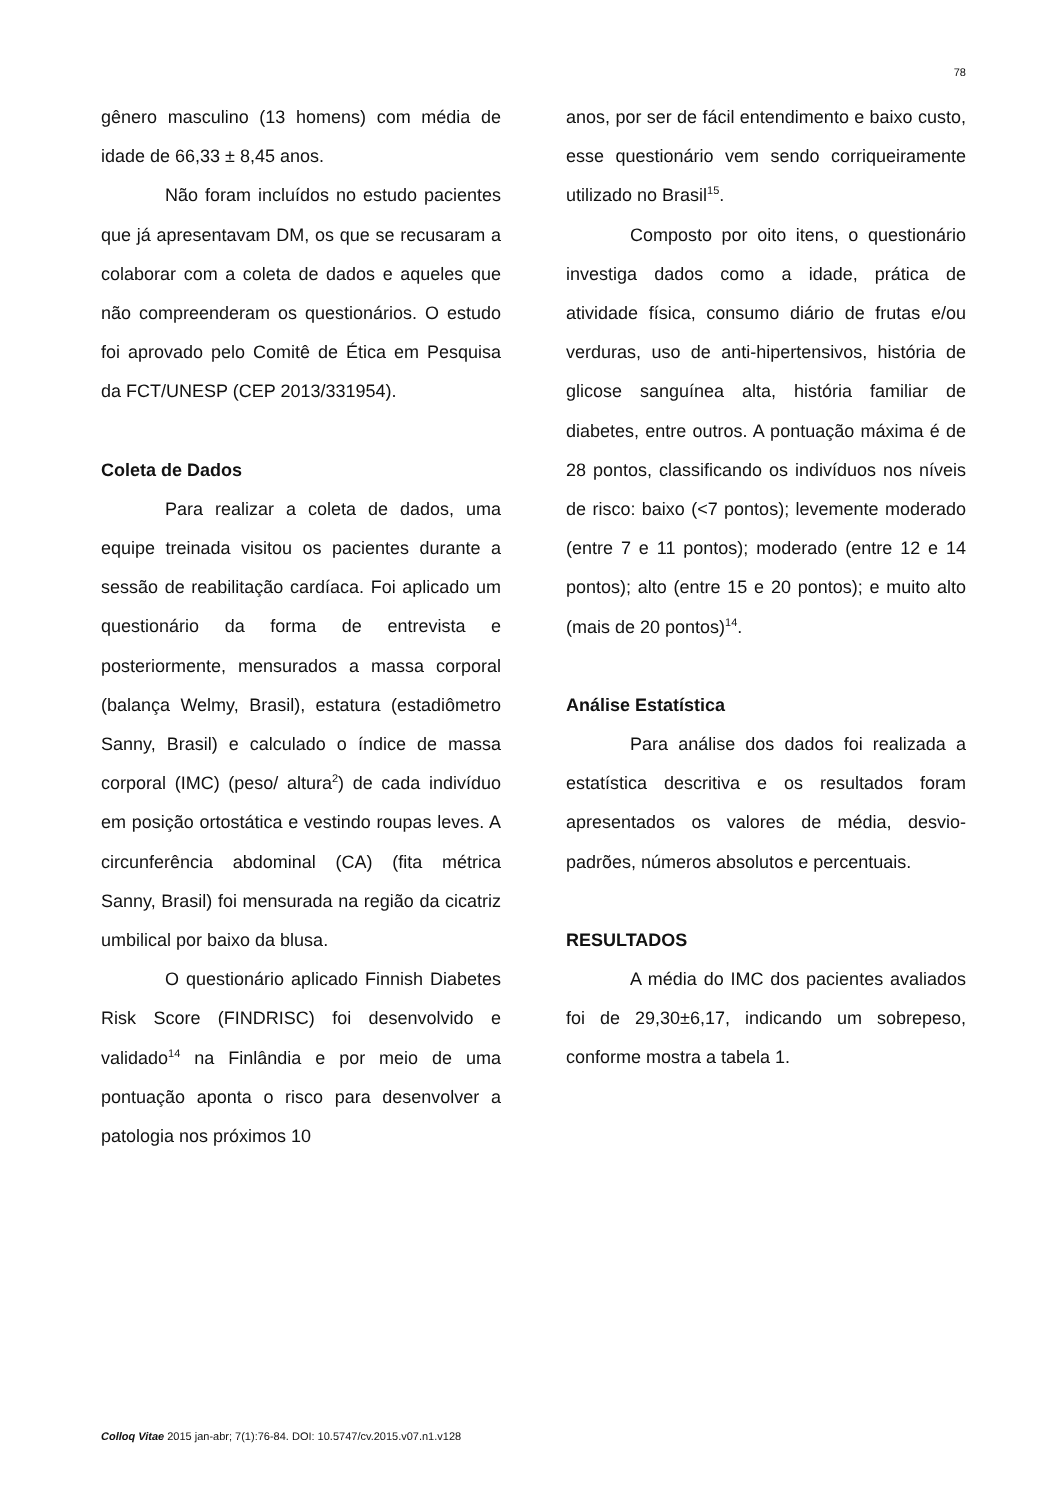78
gênero masculino (13 homens) com média de idade de 66,33 ± 8,45 anos.
Não foram incluídos no estudo pacientes que já apresentavam DM, os que se recusaram a colaborar com a coleta de dados e aqueles que não compreenderam os questionários. O estudo foi aprovado pelo Comitê de Ética em Pesquisa da FCT/UNESP (CEP 2013/331954).
Coleta de Dados
Para realizar a coleta de dados, uma equipe treinada visitou os pacientes durante a sessão de reabilitação cardíaca. Foi aplicado um questionário da forma de entrevista e posteriormente, mensurados a massa corporal (balança Welmy, Brasil), estatura (estadiômetro Sanny, Brasil) e calculado o índice de massa corporal (IMC) (peso/ altura<sup>2</sup>) de cada indivíduo em posição ortostática e vestindo roupas leves. A circunferência abdominal (CA) (fita métrica Sanny, Brasil) foi mensurada na região da cicatriz umbilical por baixo da blusa.
O questionário aplicado Finnish Diabetes Risk Score (FINDRISC) foi desenvolvido e validado<sup>14</sup> na Finlândia e por meio de uma pontuação aponta o risco para desenvolver a patologia nos próximos 10
anos, por ser de fácil entendimento e baixo custo, esse questionário vem sendo corriqueiramente utilizado no Brasil<sup>15</sup>.
Composto por oito itens, o questionário investiga dados como a idade, prática de atividade física, consumo diário de frutas e/ou verduras, uso de anti-hipertensivos, história de glicose sanguínea alta, história familiar de diabetes, entre outros. A pontuação máxima é de 28 pontos, classificando os indivíduos nos níveis de risco: baixo (<7 pontos); levemente moderado (entre 7 e 11 pontos); moderado (entre 12 e 14 pontos); alto (entre 15 e 20 pontos); e muito alto (mais de 20 pontos)<sup>14</sup>.
Análise Estatística
Para análise dos dados foi realizada a estatística descritiva e os resultados foram apresentados os valores de média, desvio-padrões, números absolutos e percentuais.
RESULTADOS
A média do IMC dos pacientes avaliados foi de 29,30±6,17, indicando um sobrepeso, conforme mostra a tabela 1.
Colloq Vitae 2015 jan-abr; 7(1):76-84. DOI: 10.5747/cv.2015.v07.n1.v128